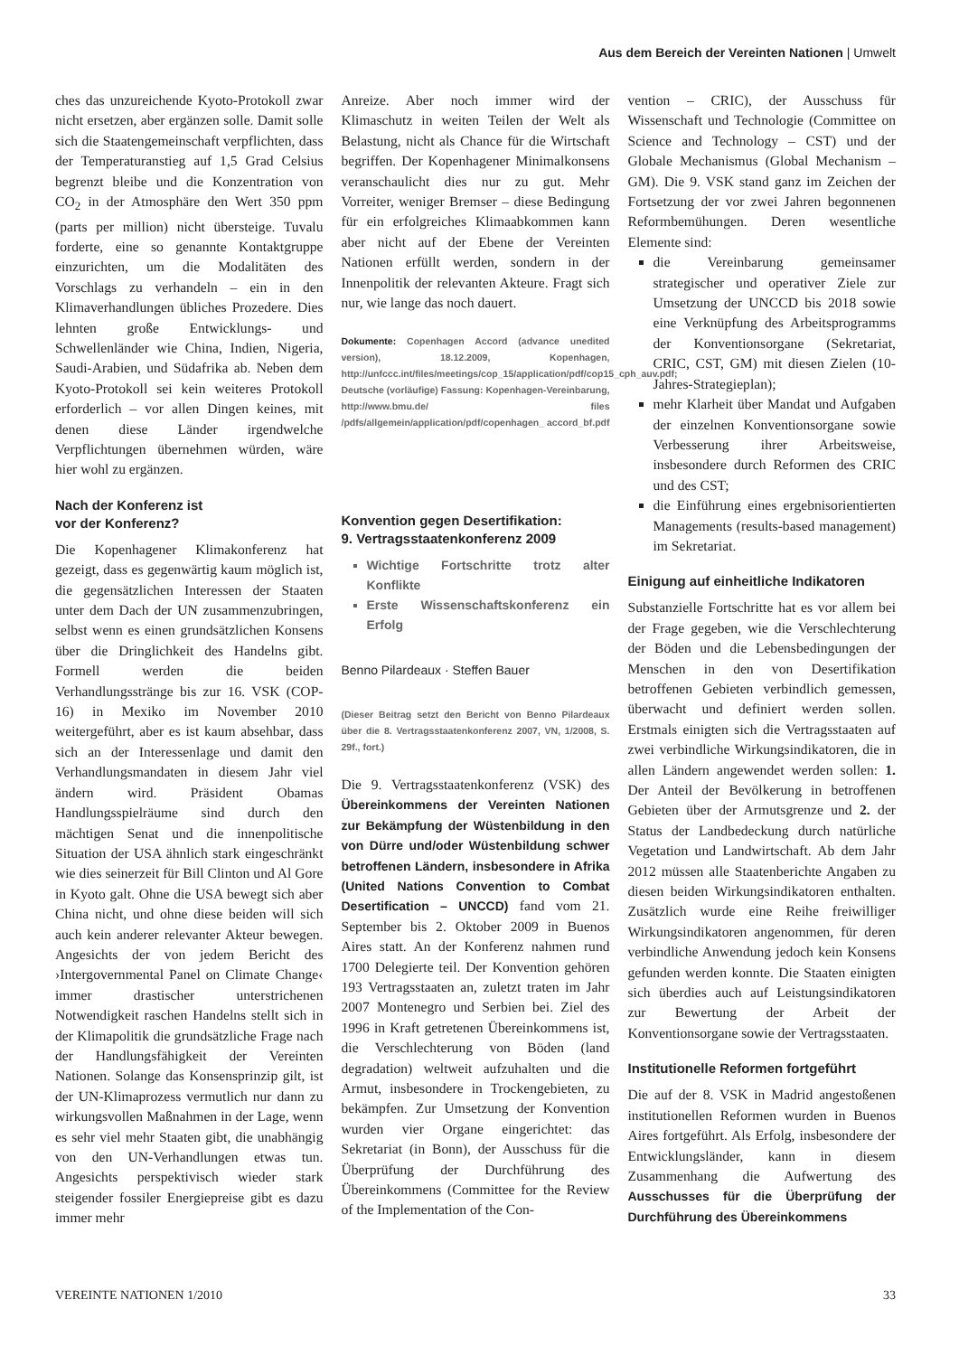Aus dem Bereich der Vereinten Nationen | Umwelt
ches das unzureichende Kyoto-Protokoll zwar nicht ersetzen, aber ergänzen solle. Damit solle sich die Staatengemeinschaft verpflichten, dass der Temperaturanstieg auf 1,5 Grad Celsius begrenzt bleibe und die Konzentration von CO<sub>2</sub> in der Atmosphäre den Wert 350 ppm (parts per million) nicht übersteige. Tuvalu forderte, eine so genannte Kontaktgruppe einzurichten, um die Modalitäten des Vorschlags zu verhandeln – ein in den Klimaverhandlungen übliches Prozedere. Dies lehnten große Entwicklungs- und Schwellenländer wie China, Indien, Nigeria, Saudi-Arabien, und Südafrika ab. Neben dem Kyoto-Protokoll sei kein weiteres Protokoll erforderlich – vor allen Dingen keines, mit denen diese Länder irgendwelche Verpflichtungen übernehmen würden, wäre hier wohl zu ergänzen.
Nach der Konferenz ist
vor der Konferenz?
Die Kopenhagener Klimakonferenz hat gezeigt, dass es gegenwärtig kaum möglich ist, die gegensätzlichen Interessen der Staaten unter dem Dach der UN zusammenzubringen, selbst wenn es einen grundsätzlichen Konsens über die Dringlichkeit des Handelns gibt. Formell werden die beiden Verhandlungsstränge bis zur 16. VSK (COP-16) in Mexiko im November 2010 weitergeführt, aber es ist kaum absehbar, dass sich an der Interessenlage und damit den Verhandlungsmandaten in diesem Jahr viel ändern wird. Präsident Obamas Handlungsspielräume sind durch den mächtigen Senat und die innenpolitische Situation der USA ähnlich stark eingeschränkt wie dies seinerzeit für Bill Clinton und Al Gore in Kyoto galt. Ohne die USA bewegt sich aber China nicht, und ohne diese beiden will sich auch kein anderer relevanter Akteur bewegen. Angesichts der von jedem Bericht des ›Intergovernmental Panel on Climate Change‹ immer drastischer unterstrichenen Notwendigkeit raschen Handelns stellt sich in der Klimapolitik die grundsätzliche Frage nach der Handlungsfähigkeit der Vereinten Nationen. Solange das Konsensprinzip gilt, ist der UN-Klimaprozess vermutlich nur dann zu wirkungsvollen Maßnahmen in der Lage, wenn es sehr viel mehr Staaten gibt, die unabhängig von den UN-Verhandlungen etwas tun. Angesichts perspektivisch wieder stark steigender fossiler Energiepreise gibt es dazu immer mehr
Anreize. Aber noch immer wird der Klimaschutz in weiten Teilen der Welt als Belastung, nicht als Chance für die Wirtschaft begriffen. Der Kopenhagener Minimalkonsens veranschaulicht dies nur zu gut. Mehr Vorreiter, weniger Bremser – diese Bedingung für ein erfolgreiches Klimaabkommen kann aber nicht auf der Ebene der Vereinten Nationen erfüllt werden, sondern in der Innenpolitik der relevanten Akteure. Fragt sich nur, wie lange das noch dauert.
Dokumente: Copenhagen Accord (advance unedited version), 18.12.2009, Kopenhagen, http://unfccc.int/files/meetings/cop_15/application/pdf/cop15_cph_auv.pdf; Deutsche (vorläufige) Fassung: Kopenhagen-Vereinbarung, http://www.bmu.de/ files /pdfs/allgemein/application/pdf/copenhagen_ accord_bf.pdf
Konvention gegen Desertifikation:
9. Vertragsstaatenkonferenz 2009
Wichtige Fortschritte trotz alter Konflikte
Erste Wissenschaftskonferenz ein Erfolg
Benno Pilardeaux · Steffen Bauer
(Dieser Beitrag setzt den Bericht von Benno Pilardeaux über die 8. Vertragsstaatenkonferenz 2007, VN, 1/2008, S. 29f., fort.)
Die 9. Vertragsstaatenkonferenz (VSK) des Übereinkommens der Vereinten Nationen zur Bekämpfung der Wüstenbildung in den von Dürre und/oder Wüstenbildung schwer betroffenen Ländern, insbesondere in Afrika (United Nations Convention to Combat Desertification – UNCCD) fand vom 21. September bis 2. Oktober 2009 in Buenos Aires statt. An der Konferenz nahmen rund 1700 Delegierte teil. Der Konvention gehören 193 Vertragsstaaten an, zuletzt traten im Jahr 2007 Montenegro und Serbien bei. Ziel des 1996 in Kraft getretenen Übereinkommens ist, die Verschlechterung von Böden (land degradation) weltweit aufzuhalten und die Armut, insbesondere in Trockengebieten, zu bekämpfen. Zur Umsetzung der Konvention wurden vier Organe eingerichtet: das Sekretariat (in Bonn), der Ausschuss für die Überprüfung der Durchführung des Übereinkommens (Committee for the Review of the Implementation of the Con-
vention – CRIC), der Ausschuss für Wissenschaft und Technologie (Committee on Science and Technology – CST) und der Globale Mechanismus (Global Mechanism – GM). Die 9. VSK stand ganz im Zeichen der Fortsetzung der vor zwei Jahren begonnenen Reformbemühungen. Deren wesentliche Elemente sind:
die Vereinbarung gemeinsamer strategischer und operativer Ziele zur Umsetzung der UNCCD bis 2018 sowie eine Verknüpfung des Arbeitsprogramms der Konventionsorgane (Sekretariat, CRIC, CST, GM) mit diesen Zielen (10-Jahres-Strategieplan);
mehr Klarheit über Mandat und Aufgaben der einzelnen Konventionsorgane sowie Verbesserung ihrer Arbeitsweise, insbesondere durch Reformen des CRIC und des CST;
die Einführung eines ergebnisorientierten Managements (results-based management) im Sekretariat.
Einigung auf einheitliche Indikatoren
Substanzielle Fortschritte hat es vor allem bei der Frage gegeben, wie die Verschlechterung der Böden und die Lebensbedingungen der Menschen in den von Desertifikation betroffenen Gebieten verbindlich gemessen, überwacht und definiert werden sollen. Erstmals einigten sich die Vertragsstaaten auf zwei verbindliche Wirkungsindikatoren, die in allen Ländern angewendet werden sollen: 1. Der Anteil der Bevölkerung in betroffenen Gebieten über der Armutsgrenze und 2. der Status der Landbedeckung durch natürliche Vegetation und Landwirtschaft. Ab dem Jahr 2012 müssen alle Staatenberichte Angaben zu diesen beiden Wirkungsindikatoren enthalten. Zusätzlich wurde eine Reihe freiwilliger Wirkungsindikatoren angenommen, für deren verbindliche Anwendung jedoch kein Konsens gefunden werden konnte. Die Staaten einigten sich überdies auch auf Leistungsindikatoren zur Bewertung der Arbeit der Konventionsorgane sowie der Vertragsstaaten.
Institutionelle Reformen fortgeführt
Die auf der 8. VSK in Madrid angestoßenen institutionellen Reformen wurden in Buenos Aires fortgeführt. Als Erfolg, insbesondere der Entwicklungsländer, kann in diesem Zusammenhang die Aufwertung des Ausschusses für die Überprüfung der Durchführung des Übereinkommens
VEREINTE NATIONEN 1/2010 33